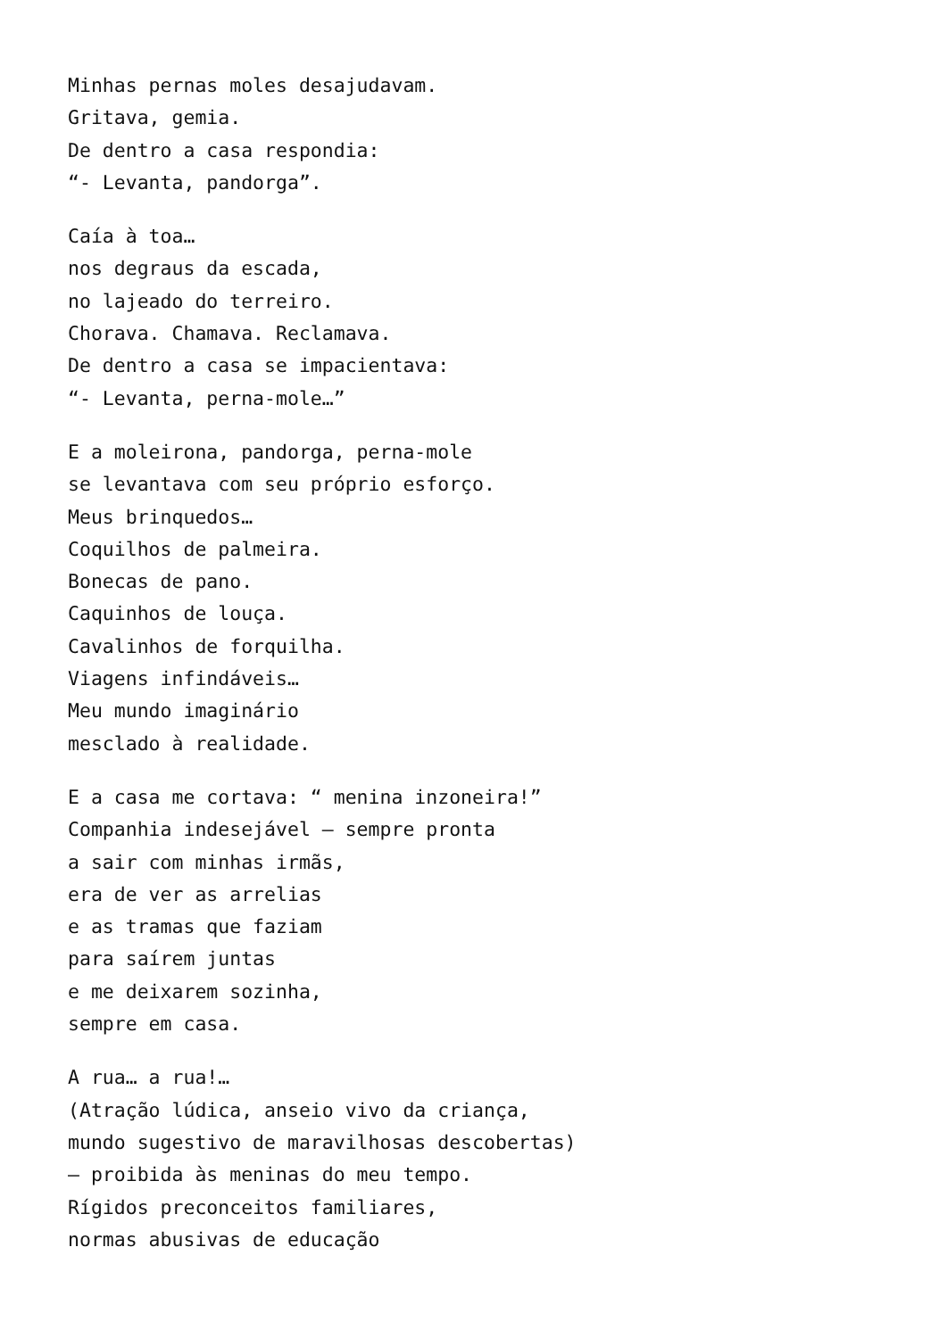Minhas pernas moles desajudavam.
Gritava, gemia.
De dentro a casa respondia:
“- Levanta, pandorga”.
Caía à toa…
nos degraus da escada,
no lajeado do terreiro.
Chorava. Chamava. Reclamava.
De dentro a casa se impacientava:
“- Levanta, perna-mole…”
E a moleirona, pandorga, perna-mole
se levantava com seu próprio esforço.
Meus brinquedos…
Coquilhos de palmeira.
Bonecas de pano.
Caquinhos de louça.
Cavalinhos de forquilha.
Viagens infindáveis…
Meu mundo imaginário
mesclado à realidade.
E a casa me cortava: “ menina inzoneira!”
Companhia indesejável – sempre pronta
a sair com minhas irmãs,
era de ver as arrelias
e as tramas que faziam
para saírem juntas
e me deixarem sozinha,
sempre em casa.
A rua… a rua!…
(Atração lúdica, anseio vivo da criança,
mundo sugestivo de maravilhosas descobertas)
– proibida às meninas do meu tempo.
Rígidos preconceitos familiares,
normas abusivas de educação